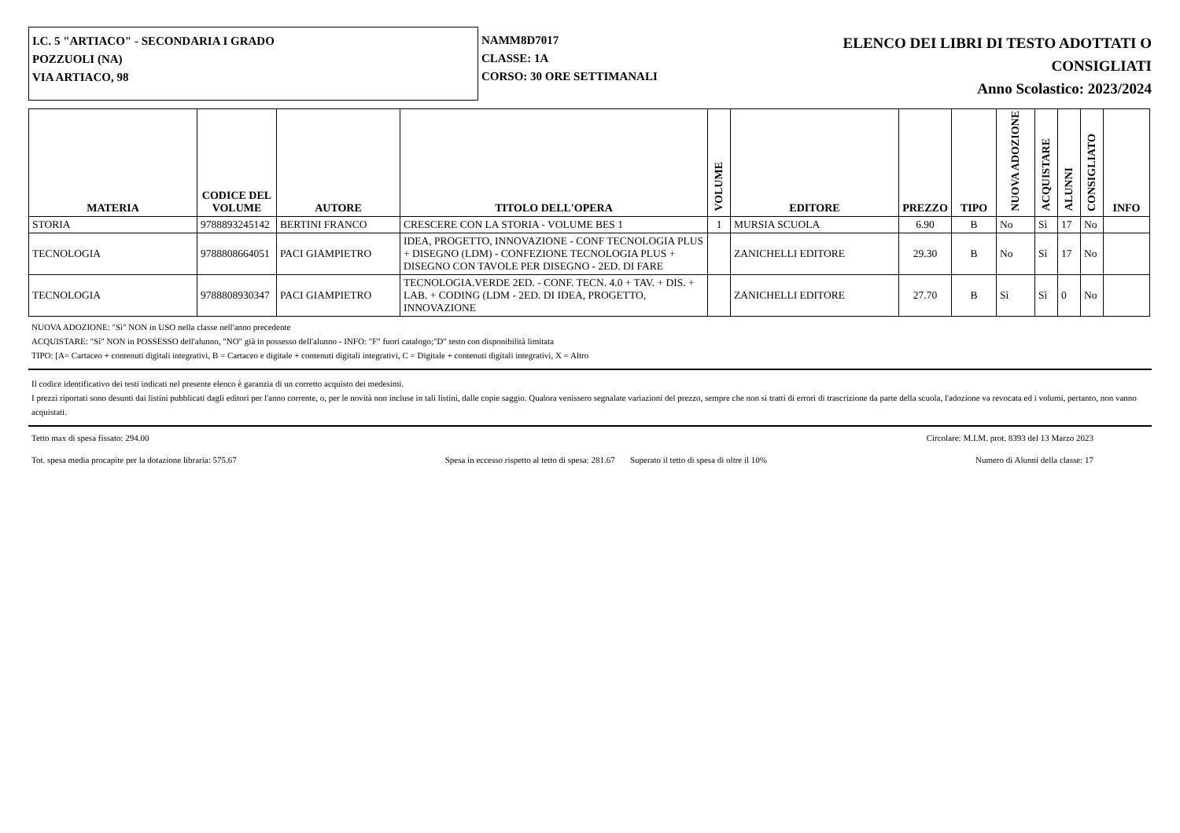I.C. 5 "ARTIACO" - SECONDARIA I GRADO
POZZUOLI (NA)
VIA ARTIACO, 98
NAMM8D7017
CLASSE: 1A
CORSO: 30 ORE SETTIMANALI
ELENCO DEI LIBRI DI TESTO ADOTTATI O
CONSIGLIATI
Anno Scolastico: 2023/2024
| MATERIA | CODICE DEL VOLUME | AUTORE | TITOLO DELL'OPERA | VOLUME | EDITORE | PREZZO | TIPO | NUOVA ADOZIONE | ACQUISTARE | ALUNNI | CONSIGLIATO | INFO |
| --- | --- | --- | --- | --- | --- | --- | --- | --- | --- | --- | --- | --- |
| STORIA | 9788893245142 | BERTINI FRANCO | CRESCERE CON LA STORIA - VOLUME BES 1 | 1 | MURSIA SCUOLA | 6.90 | B | No | Sì | 17 | No | |
| TECNOLOGIA | 9788808664051 | PACI GIAMPIETRO | IDEA, PROGETTO, INNOVAZIONE - CONF TECNOLOGIA PLUS + DISEGNO (LDM) - CONFEZIONE TECNOLOGIA PLUS + DISEGNO CON TAVOLE PER DISEGNO - 2ED. DI FARE | | ZANICHELLI EDITORE | 29.30 | B | No | Sì | 17 | No | |
| TECNOLOGIA | 9788808930347 | PACI GIAMPIETRO | TECNOLOGIA.VERDE 2ED. - CONF. TECN. 4.0 + TAV. + DIS. + LAB. + CODING (LDM - 2ED. DI IDEA, PROGETTO, INNOVAZIONE | | ZANICHELLI EDITORE | 27.70 | B | Sì | Sì | 0 | No | |
NUOVA ADOZIONE: "Sì" NON in USO nella classe nell'anno precedente
ACQUISTARE: "Sì" NON in POSSESSO dell'alunno, "NO" già in possesso dell'alunno - INFO: "F" fuori catalogo;"D" testo con disponibilità limitata
TIPO: [A= Cartaceo + contenuti digitali integrativi, B = Cartaceo e digitale + contenuti digitali integrativi, C = Digitale + contenuti digitali integrativi, X = Altro
Il codice identificativo dei testi indicati nel presente elenco è garanzia di un corretto acquisto dei medesimi.
I prezzi riportati sono desunti dai listini pubblicati dagli editori per l'anno corrente, o, per le novità non incluse in tali listini, dalle copie saggio. Qualora venissero segnalate variazioni del prezzo, sempre che non si tratti di errori di trascrizione da parte della scuola, l'adozione va revocata ed i volumi, pertanto, non vanno acquistati.
Tetto max di spesa fissato: 294.00 Circolare: M.I.M. prot. 8393 del 13 Marzo 2023
Tot. spesa media procapite per la dotazione libraria: 575.67 Spesa in eccesso rispetto al tetto di spesa: 281.67 Superato il tetto di spesa di oltre il 10% Numero di Alunni della classe: 17